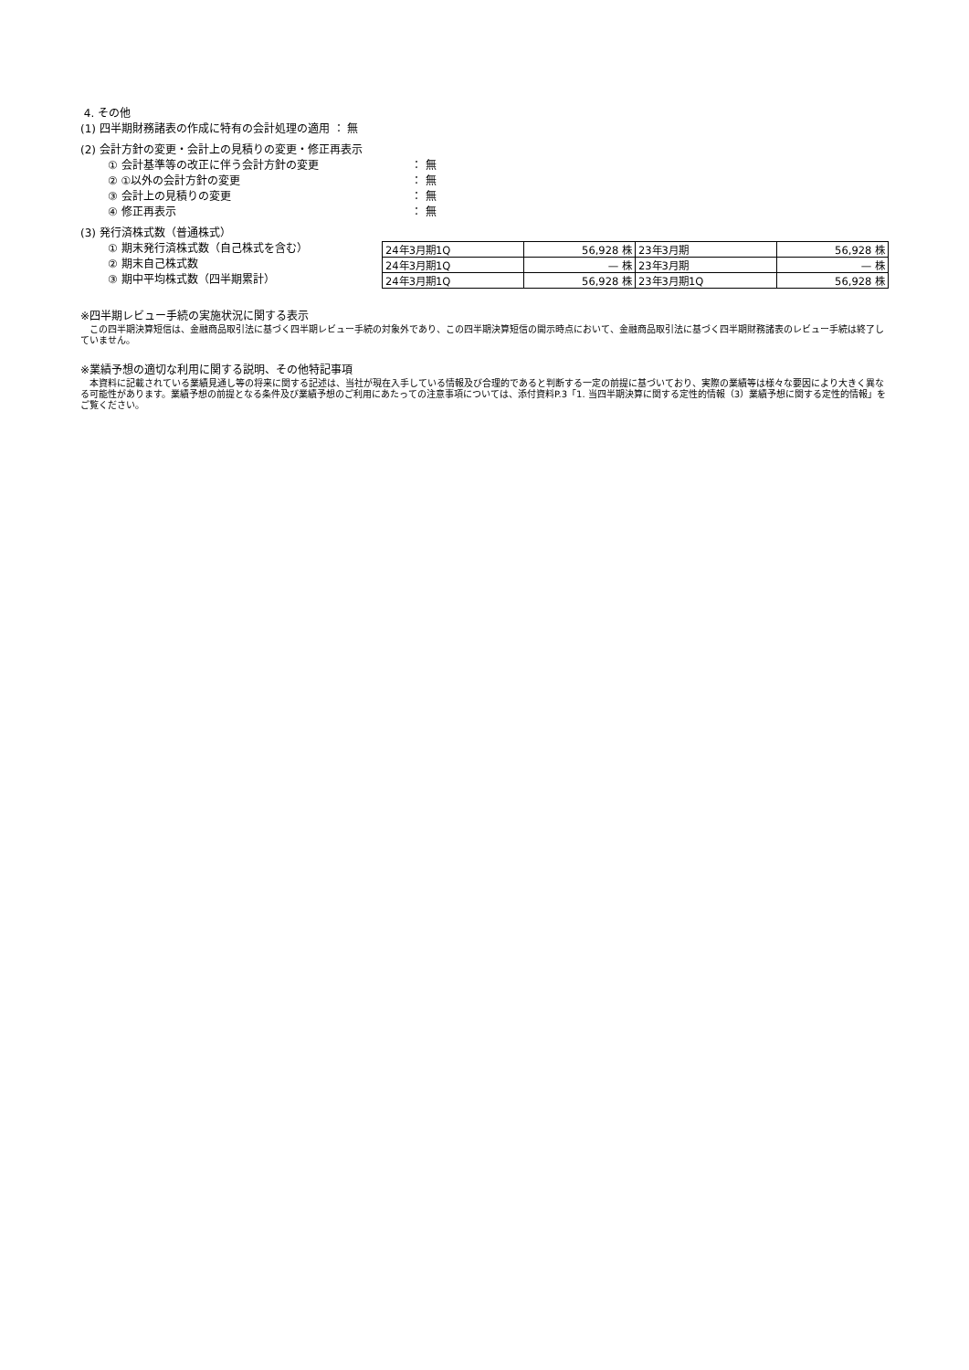4. その他
(1) 四半期財務諸表の作成に特有の会計処理の適用 ： 無
(2) 会計方針の変更・会計上の見積りの変更・修正再表示
① 会計基準等の改正に伴う会計方針の変更 ： 無
② ①以外の会計方針の変更 ： 無
③ 会計上の見積りの変更 ： 無
④ 修正再表示 ： 無
(3) 発行済株式数（普通株式）
① 期末発行済株式数（自己株式を含む）
② 期末自己株式数
③ 期中平均株式数（四半期累計）
| 24年3月期1Q | 56,928 株 | 23年3月期 | 56,928 株 |
| 24年3月期1Q | — 株 | 23年3月期 | — 株 |
| 24年3月期1Q | 56,928 株 | 23年3月期1Q | 56,928 株 |
※四半期レビュー手続の実施状況に関する表示
　この四半期決算短信は、金融商品取引法に基づく四半期レビュー手続の対象外であり、この四半期決算短信の開示時点において、金融商品取引法に基づく四半期財務諸表のレビュー手続は終了していません。
※業績予想の適切な利用に関する説明、その他特記事項
　本資料に記載されている業績見通し等の将来に関する記述は、当社が現在入手している情報及び合理的であると判断する一定の前提に基づいており、実際の業績等は様々な要因により大きく異なる可能性があります。業績予想の前提となる条件及び業績予想のご利用にあたっての注意事項については、添付資料P.3「1. 当四半期決算に関する定性的情報（3）業績予想に関する定性的情報」をご覧ください。